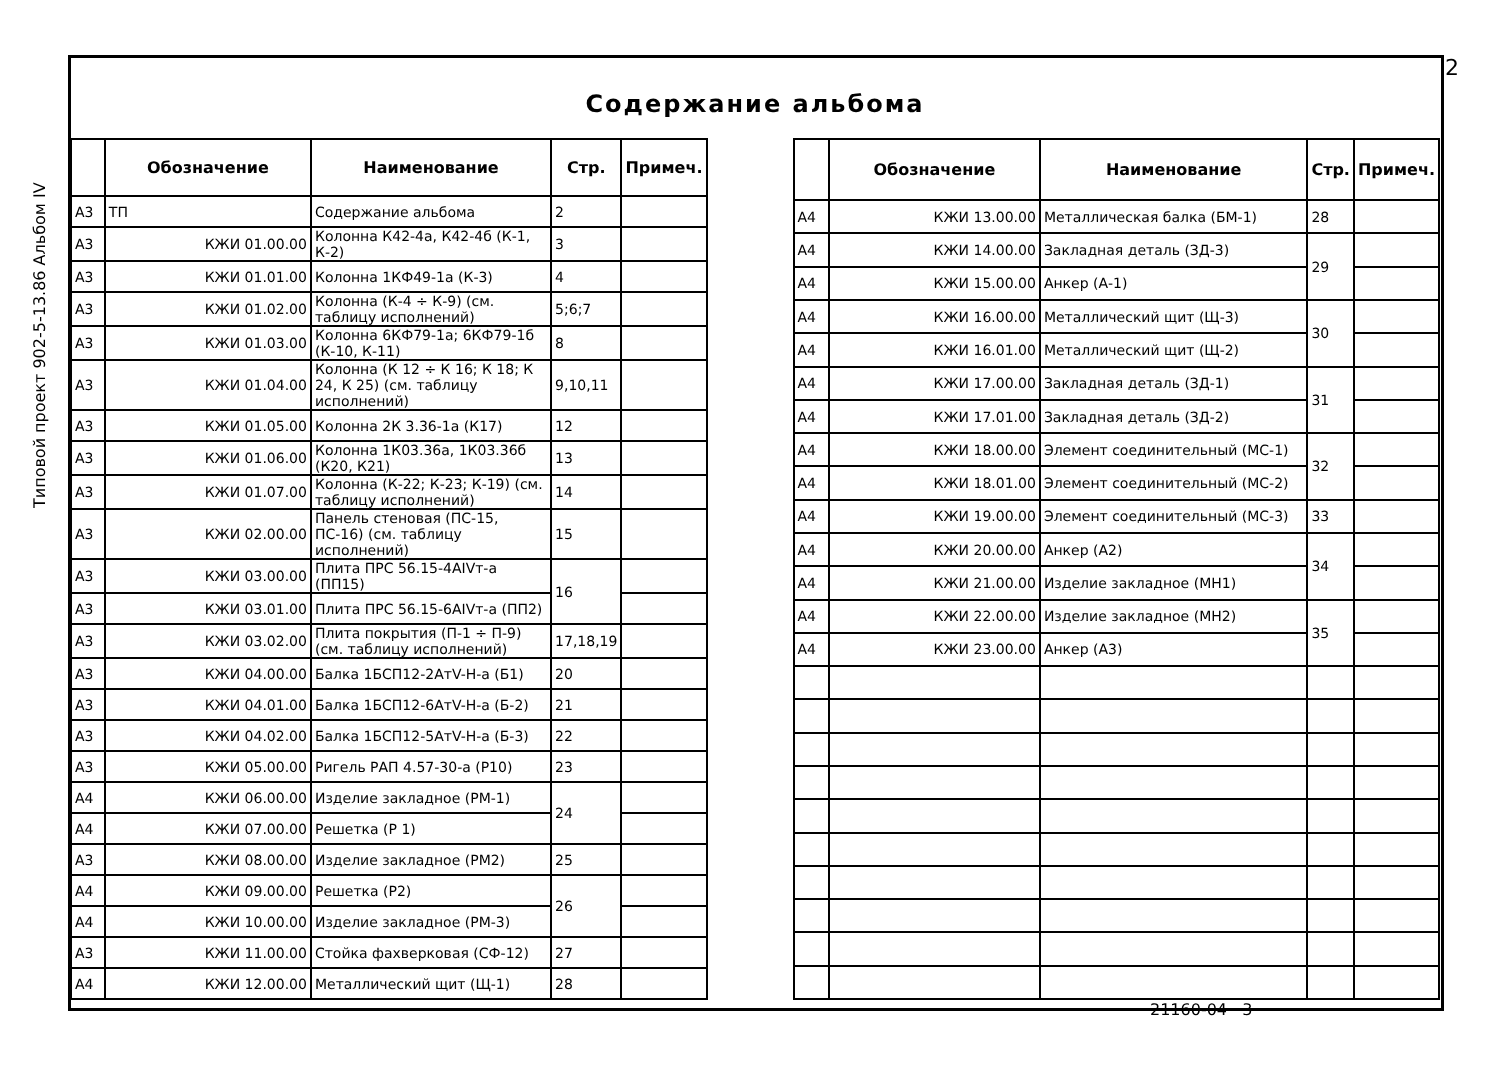2
Типовой проект 902-5-13.86 Альбом IV
Содержание альбома
| | Обозначение | Наименование | Стр. | Примеч. |
| --- | --- | --- | --- | --- |
| А3 | ТП | Содержание альбома | 2 | |
| А3 | КЖИ 01.00.00 | Колонна К42-4а, К42-4б (К-1, К-2) | 3 | |
| А3 | КЖИ 01.01.00 | Колонна 1КФ49-1а (К-3) | 4 | |
| А3 | КЖИ 01.02.00 | Колонна (К-4 ÷ К-9) (см. таблицу исполнений) | 5;6;7 | |
| А3 | КЖИ 01.03.00 | Колонна 6КФ79-1а; 6КФ79-1б (К-10, К-11) | 8 | |
| А3 | КЖИ 01.04.00 | Колонна (К 12 ÷ К 16; К 18; К 24, К 25) (см. таблицу исполнений) | 9,10,11 | |
| А3 | КЖИ 01.05.00 | Колонна 2К 3.36-1а (К17) | 12 | |
| А3 | КЖИ 01.06.00 | Колонна 1К03.36а, 1К03.36б (К20, К21) | 13 | |
| А3 | КЖИ 01.07.00 | Колонна (К-22; К-23; К-19) (см. таблицу исполнений) | 14 | |
| А3 | КЖИ 02.00.00 | Панель стеновая (ПС-15, ПС-16) (см. таблицу исполнений) | 15 | |
| А3 | КЖИ 03.00.00 | Плита ПРС 56.15-4АIVт-а (ПП15) | 16 | |
| А3 | КЖИ 03.01.00 | Плита ПРС 56.15-6АIVт-а (ПП2) | | |
| А3 | КЖИ 03.02.00 | Плита покрытия (П-1 ÷ П-9) (см. таблицу исполнений) | 17,18,19 | |
| А3 | КЖИ 04.00.00 | Балка 1БСП12-2АтV-Н-а (Б1) | 20 | |
| А3 | КЖИ 04.01.00 | Балка 1БСП12-6АтV-Н-а (Б-2) | 21 | |
| А3 | КЖИ 04.02.00 | Балка 1БСП12-5АтV-Н-а (Б-3) | 22 | |
| А3 | КЖИ 05.00.00 | Ригель РАП 4.57-30-а (Р10) | 23 | |
| А4 | КЖИ 06.00.00 | Изделие закладное (РМ-1) | 24 | |
| А4 | КЖИ 07.00.00 | Решетка (Р 1) | | |
| А3 | КЖИ 08.00.00 | Изделие закладное (РМ2) | 25 | |
| А4 | КЖИ 09.00.00 | Решетка (Р2) | 26 | |
| А4 | КЖИ 10.00.00 | Изделие закладное (РМ-3) | | |
| А3 | КЖИ 11.00.00 | Стойка фахверковая (СФ-12) | 27 | |
| А4 | КЖИ 12.00.00 | Металлический щит (Щ-1) | 28 | |
| | Обозначение | Наименование | Стр. | Примеч. |
| --- | --- | --- | --- | --- |
| А4 | КЖИ 13.00.00 | Металлическая балка (БМ-1) | 28 | |
| А4 | КЖИ 14.00.00 | Закладная деталь (ЗД-3) | 29 | |
| А4 | КЖИ 15.00.00 | Анкер (А-1) | | |
| А4 | КЖИ 16.00.00 | Металлический щит (Щ-3) | 30 | |
| А4 | КЖИ 16.01.00 | Металлический щит (Щ-2) | | |
| А4 | КЖИ 17.00.00 | Закладная деталь (ЗД-1) | 31 | |
| А4 | КЖИ 17.01.00 | Закладная деталь (ЗД-2) | | |
| А4 | КЖИ 18.00.00 | Элемент соединительный (МС-1) | 32 | |
| А4 | КЖИ 18.01.00 | Элемент соединительный (МС-2) | | |
| А4 | КЖИ 19.00.00 | Элемент соединительный (МС-3) | 33 | |
| А4 | КЖИ 20.00.00 | Анкер (А2) | 34 | |
| А4 | КЖИ 21.00.00 | Изделие закладное (МН1) | | |
| А4 | КЖИ 22.00.00 | Изделие закладное (МН2) | 35 | |
| А4 | КЖИ 23.00.00 | Анкер (А3) | | |
21160-04 3